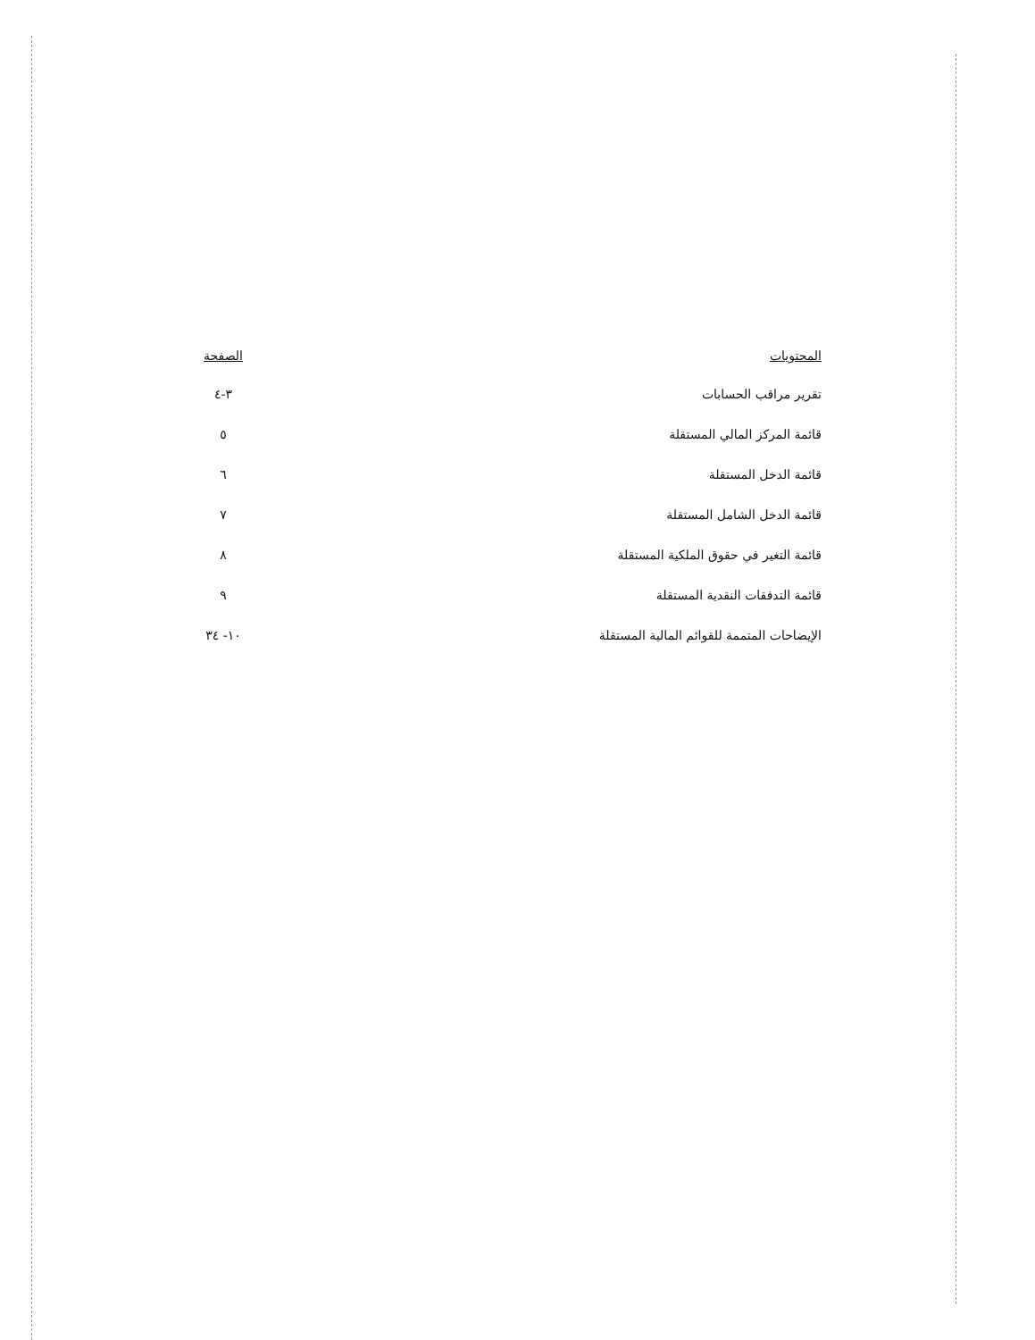| المحتويات | الصفحة |
| --- | --- |
| تقرير مراقب الحسابات | ٣-٤ |
| قائمة المركز المالي المستقلة | ٥ |
| قائمة الدخل المستقلة | ٦ |
| قائمة الدخل الشامل المستقلة | ٧ |
| قائمة التغير في حقوق الملكية المستقلة | ٨ |
| قائمة التدفقات النقدية المستقلة | ٩ |
| الإيضاحات المتممة للقوائم المالية المستقلة | ١٠- ٣٤ |